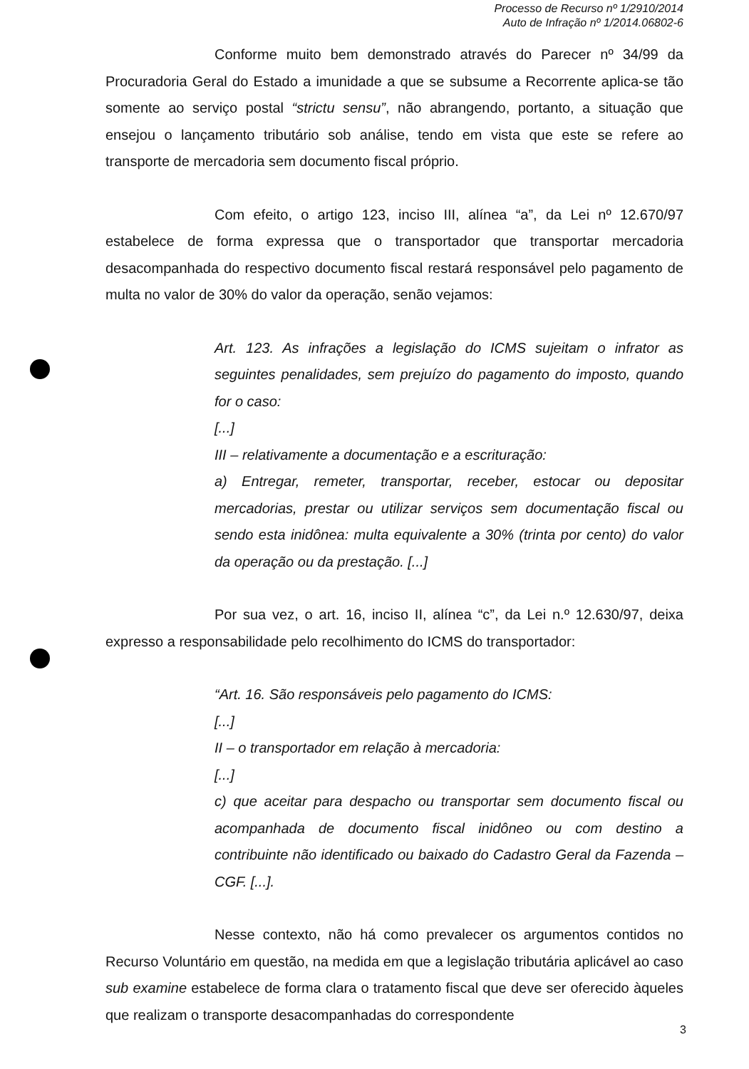Processo de Recurso nº 1/2910/2014
Auto de Infração nº 1/2014.06802-6
Conforme muito bem demonstrado através do Parecer nº 34/99 da Procuradoria Geral do Estado a imunidade a que se subsume a Recorrente aplica-se tão somente ao serviço postal “strictu sensu”, não abrangendo, portanto, a situação que ensejou o lançamento tributário sob análise, tendo em vista que este se refere ao transporte de mercadoria sem documento fiscal próprio.
Com efeito, o artigo 123, inciso III, alínea “a”, da Lei nº 12.670/97 estabelece de forma expressa que o transportador que transportar mercadoria desacompanhada do respectivo documento fiscal restará responsável pelo pagamento de multa no valor de 30% do valor da operação, senão vejamos:
Art. 123. As infrações a legislação do ICMS sujeitam o infrator as seguintes penalidades, sem prejuízo do pagamento do imposto, quando for o caso:
[...]
III – relativamente a documentação e a escrituração:
a) Entregar, remeter, transportar, receber, estocar ou depositar mercadorias, prestar ou utilizar serviços sem documentação fiscal ou sendo esta inidônea: multa equivalente a 30% (trinta por cento) do valor da operação ou da prestação. [...]
Por sua vez, o art. 16, inciso II, alínea “c”, da Lei n.º 12.630/97, deixa expresso a responsabilidade pelo recolhimento do ICMS do transportador:
“Art. 16. São responsáveis pelo pagamento do ICMS:
[...]
II – o transportador em relação à mercadoria:
[...]
c) que aceitar para despacho ou transportar sem documento fiscal ou acompanhada de documento fiscal inidôneo ou com destino a contribuinte não identificado ou baixado do Cadastro Geral da Fazenda – CGF. [...].
Nesse contexto, não há como prevalecer os argumentos contidos no Recurso Voluntário em questão, na medida em que a legislação tributária aplicável ao caso sub examine estabelece de forma clara o tratamento fiscal que deve ser oferecido àqueles que realizam o transporte desacompanhadas do correspondente
3